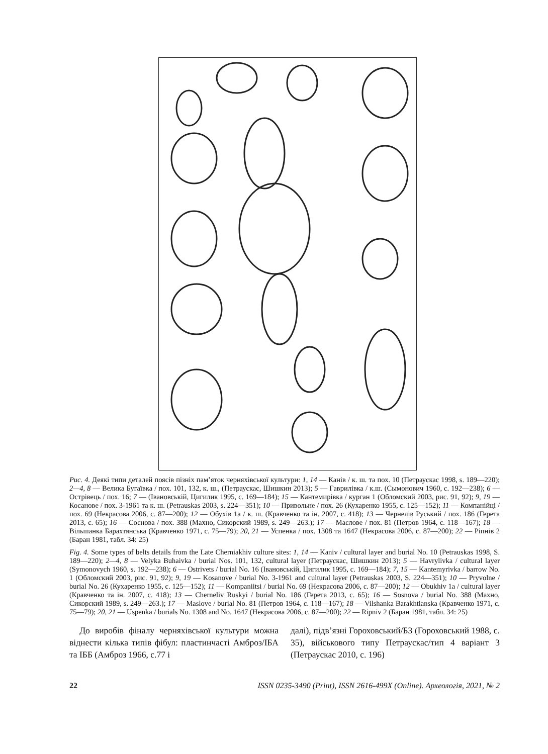Рис. 4. Деякі типи деталей поясів пізніх пам’яток черняхівської культури: 1, 14 — Канів / к. ш. та пох. 10 (Петраускас 1998, s. 189—220); 2—4, 8 — Велика Бугаївка / пох. 101, 132, к. ш., (Петраускас, Шишкин 2013); 5 — Гаврилівка / к.ш. (Сымонович 1960, с. 192—238); 6 — Острівець / пох. 16; 7 — (Івановській, Цигилик 1995, с. 169—184); 15 — Кантемирівка / курган 1 (Обломский 2003, рис. 91, 92); 9, 19 — Косанове / пох. 3-1961 та к. ш. (Petrauskas 2003, s. 224—351); 10 — Привольне / пох. 26 (Кухаренко 1955, с. 125—152); 11 — Компанійці / пох. 69 (Некрасова 2006, с. 87—200); 12 — Обухів 1а / к. ш. (Кравченко та ін. 2007, с. 418); 13 — Чернелів Руський / пох. 186 (Герета 2013, с. 65); 16 — Соснова / пох. 388 (Махно, Сикорский 1989, s. 249—263.); 17 — Маслове / пох. 81 (Петров 1964, с. 118—167); 18 — Вільшанка Барахтянська (Кравченко 1971, с. 75—79); 20, 21 — Успенка / пох. 1308 та 1647 (Некрасова 2006, с. 87—200); 22 — Ріпнів 2 (Баран 1981, табл. 34: 25)
Fig. 4. Some types of belts details from the Late Cherniakhiv culture sites: 1, 14 — Kaniv / cultural layer and burial No. 10 (Petrauskas 1998, S. 189—220); 2—4, 8 — Velyka Buhaivka / burial Nos. 101, 132, cultural layer (Петраускас, Шишкин 2013); 5 — Havrylivka / cultural layer (Symonovych 1960, s. 192—238); 6 — Ostrivets / burial No. 16 (Івановській, Цигилик 1995, с. 169—184); 7, 15 — Kantemyrivka / barrow No. 1 (Обломский 2003, рис. 91, 92); 9, 19 — Kosanove / burial No. 3-1961 and cultural layer (Petrauskas 2003, S. 224—351); 10 — Pryvolne / burial No. 26 (Кухаренко 1955, с. 125—152); 11 — Kompaniitsi / burial No. 69 (Некрасова 2006, с. 87—200); 12 — Obukhiv 1a / cultural layer (Кравченко та ін. 2007, с. 418); 13 — Cherneliv Ruskyi / burial No. 186 (Герета 2013, с. 65); 16 — Sosnova / burial No. 388 (Махно, Сикорский 1989, s. 249—263.); 17 — Maslove / burial No. 81 (Петров 1964, с. 118—167); 18 — Vilshanka Barakhtianska (Кравченко 1971, с. 75—79); 20, 21 — Uspenka / burials No. 1308 and No. 1647 (Некрасова 2006, с. 87—200); 22 — Ripniv 2 (Баран 1981, табл. 34: 25)
До виробів фіналу черняхівської культури можна віднести кілька типів фібул: пластинчасті Амброз/ІБА та ІББ (Амброз 1966, с.77 і
далі), підв’язні Гороховський/Б3 (Гороховський 1988, с. 35), військового типу Петраускас/тип 4 варіант 3 (Петраускас 2010, с. 196)
22 ISSN 0235-3490 (Print), ISSN 2616-499X (Online). Археологія, 2021, № 2